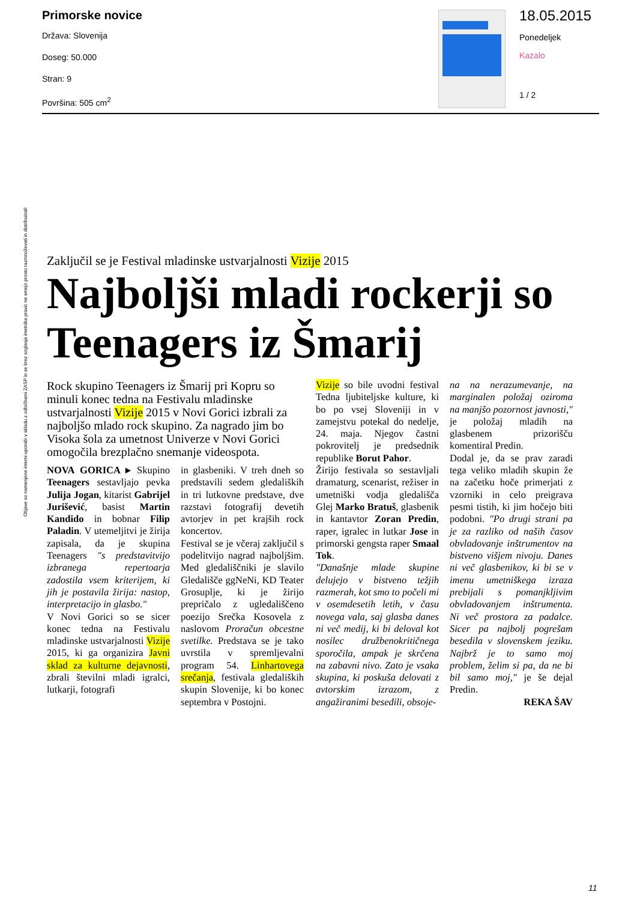Primorske novice
Država: Slovenija
Doseg: 50.000
Stran: 9
Površina: 505 cm<sup>2</sup>
18.05.2015
Ponedeljek
Kazalo
1 / 2
Zaključil se je Festival mladinske ustvarjalnosti Vizije 2015
Najboljši mladi rockerji so Teenagers iz Šmarij
Rock skupino Teenagers iz Šmarij pri Kopru so minuli konec tedna na Festivalu mladinske ustvarjalnosti Vizije 2015 v Novi Gorici izbrali za najboljšo mlado rock skupino. Za nagrado jim bo Visoka šola za umetnost Univerze v Novi Gorici omogočila brezplačno snemanje videospota.
NOVA GORICA ▸ Skupino Teenagers sestavljajo pevka Julija Jogan, kitarist Gabrijel Jurišević, basist Martin Kandido in bobnar Filip Paladin. V utemeljitvi je žirija zapisala, da je skupina Teenagers "s predstavitvijo izbranega repertoarja zadostila vsem kriterijem, ki jih je postavila žirija: nastop, interpretacijo in glasbo."
V Novi Gorici so se sicer konec tedna na Festivalu mladinske ustvarjalnosti Vizije 2015, ki ga organizira Javni sklad za kulturne dejavnosti, zbrali številni mladi igralci, lutkarji, fotografi
in glasbeniki. V treh dneh so predstavili sedem gledaliških in tri lutkovne predstave, dve razstavi fotografij devetih avtorjev in pet krajših rock koncertov.
Festival se je včeraj zaključil s podelitvijo nagrad najboljšim. Med gledališčniki je slavilo Gledališče ggNeNi, KD Teater Grosuplje, ki je žirijo prepričalo z ugledališčeno poezijo Srečka Kosovela z naslovom Proračun obcestne svetilke. Predstava se je tako uvrstila v spremljevalni program 54. Linhartovega srečanja, festivala gledaliških skupin Slovenije, ki bo konec septembra v Postojni.
Vizije so bile uvodni festival Tedna ljubiteljske kulture, ki bo po vsej Sloveniji in v zamejstvu potekal do nedelje, 24. maja. Njegov častni pokrovitelj je predsednik republike Borut Pahor.
Žirijo festivala so sestavljali dramaturg, scenarist, režiser in umetniški vodja gledališča Glej Marko Bratuš, glasbenik in kantavtor Zoran Predin, raper, igralec in lutkar Jose in primorski gengsta raper Smaal Tok.
"Današnje mlade skupine delujejo v bistveno težjih razmerah, kot smo to počeli mi v osemdesetih letih, v času novega vala, saj glasba danes ni več medij, ki bi deloval kot nosilec družbenokritičnega sporočila, ampak je skrčena na zabavni nivo. Zato je vsaka skupina, ki poskuša delovati z avtorskim izrazom, z angažiranimi besedili, obsoje-
na na nerazumevanje, na marginalen položaj oziroma na manjšo pozornost javnosti," je položaj mladih na glasbenem prizorišču komentiral Predin.
Dodal je, da se prav zaradi tega veliko mladih skupin že na začetku hoče primerjati z vzorniki in celo preigrava pesmi tistih, ki jim hočejo biti podobni. "Po drugi strani pa je za razliko od naših časov obvladovanje inštrumentov na bistveno višjem nivoju. Danes ni več glasbenikov, ki bi se v imenu umetniškega izraza prebijali s pomanjkljivim obvladovanjem inštrumenta. Ni več prostora za padalce. Sicer pa najbolj pogrešam besedila v slovenskem jeziku. Najbrž je to samo moj problem, želim si pa, da ne bi bil samo moj," je še dejal Predin.
REKA ŠAV
Objave so namenjene interni uporabi v skladu z odločbami ZASP in se brez soglasja imetnika pravic ne smejo prosto razmnoževati in distribuirati!
11